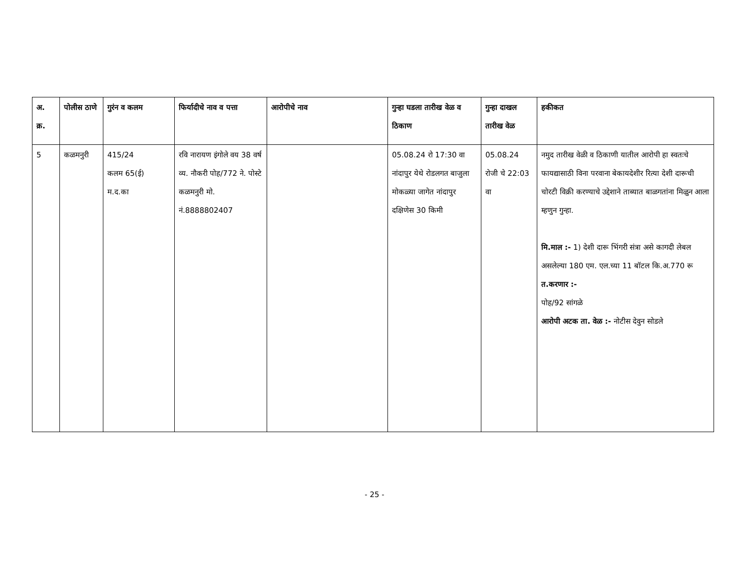| अ. क्र. | पोलीस ठाणे | गुरंन व कलम | फिर्यादीचे नाव व पत्ता | आरोपीचे नाव | गुन्हा घडला तारीख वेळ व ठिकाण | गुन्हा दाखल तारीख वेळ | हकीकत |
| --- | --- | --- | --- | --- | --- | --- | --- |
| 5 | कळमनुरी | 415/24 कलम 65(ई) म.द.का | रवि नारायण इंगोले वय 38 वर्ष व्य. नौकरी पोह/772 ने. पोस्टे कळमनुरी मो. नं.8888802407 | | 05.08.24 रो 17:30 वा नांदापुर येथे रोडलगत बाजुला मोकळ्या जागेत नांदापुर दक्षिणेस 30 किमी | 05.08.24 रोजी चे 22:03 वा | नमुद तारीख वेळी व ठिकाणी यातील आरोपी हा स्वतःचे फायद्यासाठी विना परवाना बेकायदेशीर रित्या देशी दारूची चोरटी विक्री करण्याचे उद्देशाने ताब्यात बाळगतांना मिळुन आला म्हणुन गुन्हा. मि.माल :- 1) देशी दारू भिंगरी संत्रा असे कागदी लेबल असलेल्या 180 एम. एल.च्या 11 बॉटल कि.अ.770 रू त.करणार :- पोह/92 सांगळे आरोपी अटक ता. वेळ :- नोटीस देवुन सोडले |
- 25 -